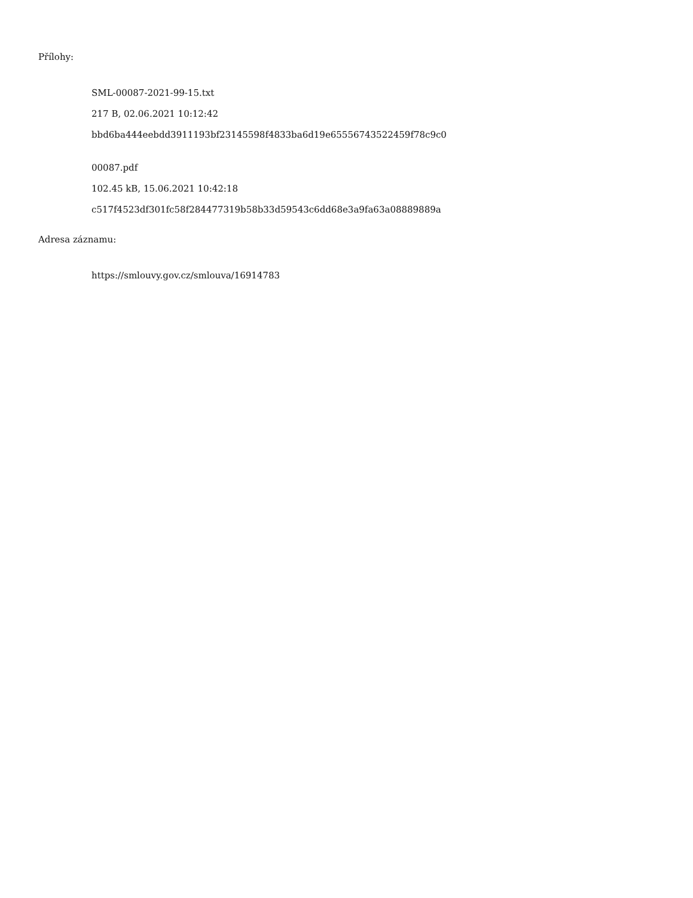Přílohy:
SML-00087-2021-99-15.txt
217 B, 02.06.2021 10:12:42
bbd6ba444eebdd3911193bf23145598f4833ba6d19e65556743522459f78c9c0
00087.pdf
102.45 kB, 15.06.2021 10:42:18
c517f4523df301fc58f284477319b58b33d59543c6dd68e3a9fa63a08889889a
Adresa záznamu:
https://smlouvy.gov.cz/smlouva/16914783